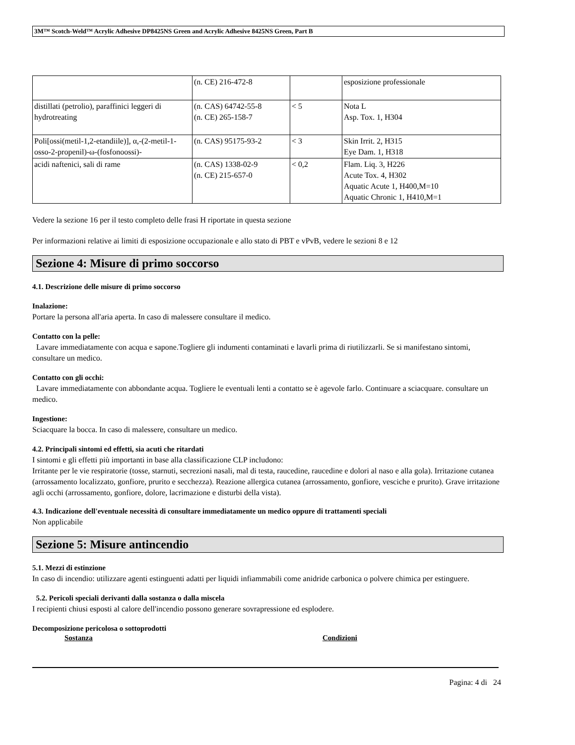3M™ Scotch-Weld™ Acrylic Adhesive DP8425NS Green and Acrylic Adhesive 8425NS Green, Part B
| | (n. CE) 216-472-8 | | esposizione professionale |
| distillati (petrolio), paraffinici leggeri di hydrotreating | (n. CAS) 64742-55-8 (n. CE) 265-158-7 | < 5 | Nota L Asp. Tox. 1, H304 |
| Poli[ossi(metil-1,2-etandiile)], α,-(2-metil-1-osso-2-propenil)-ω-(fosfonoossi)- | (n. CAS) 95175-93-2 | < 3 | Skin Irrit. 2, H315 Eye Dam. 1, H318 |
| acidi naftenici, sali di rame | (n. CAS) 1338-02-9 (n. CE) 215-657-0 | < 0,2 | Flam. Liq. 3, H226 Acute Tox. 4, H302 Aquatic Acute 1, H400,M=10 Aquatic Chronic 1, H410,M=1 |
Vedere la sezione 16 per il testo completo delle frasi H riportate in questa sezione
Per informazioni relative ai limiti di esposizione occupazionale e allo stato di PBT e vPvB, vedere le sezioni 8 e 12
Sezione 4: Misure di primo soccorso
4.1. Descrizione delle misure di primo soccorso
Inalazione:
Portare la persona all'aria aperta. In caso di malessere consultare il medico.
Contatto con la pelle:
Lavare immediatamente con acqua e sapone.Togliere gli indumenti contaminati e lavarli prima di riutilizzarli. Se si manifestano sintomi, consultare un medico.
Contatto con gli occhi:
Lavare immediatamente con abbondante acqua. Togliere le eventuali lenti a contatto se è agevole farlo. Continuare a sciacquare. consultare un medico.
Ingestione:
Sciacquare la bocca. In caso di malessere, consultare un medico.
4.2. Principali sintomi ed effetti, sia acuti che ritardati
I sintomi e gli effetti più importanti in base alla classificazione CLP includono:
Irritante per le vie respiratorie (tosse, starnuti, secrezioni nasali, mal di testa, raucedine, raucedine e dolori al naso e alla gola). Irritazione cutanea (arrossamento localizzato, gonfiore, prurito e secchezza). Reazione allergica cutanea (arrossamento, gonfiore, vesciche e prurito). Grave irritazione agli occhi (arrossamento, gonfiore, dolore, lacrimazione e disturbi della vista).
4.3. Indicazione dell'eventuale necessità di consultare immediatamente un medico oppure di trattamenti speciali
Non applicabile
Sezione 5: Misure antincendio
5.1. Mezzi di estinzione
In caso di incendio: utilizzare agenti estinguenti adatti per liquidi infiammabili come anidride carbonica o polvere chimica per estinguere.
5.2. Pericoli speciali derivanti dalla sostanza o dalla miscela
I recipienti chiusi esposti al calore dell'incendio possono generare sovrapressione ed esplodere.
Decomposizione pericolosa o sottoprodotti
Sostanza Condizioni
Pagina: 4 di 24